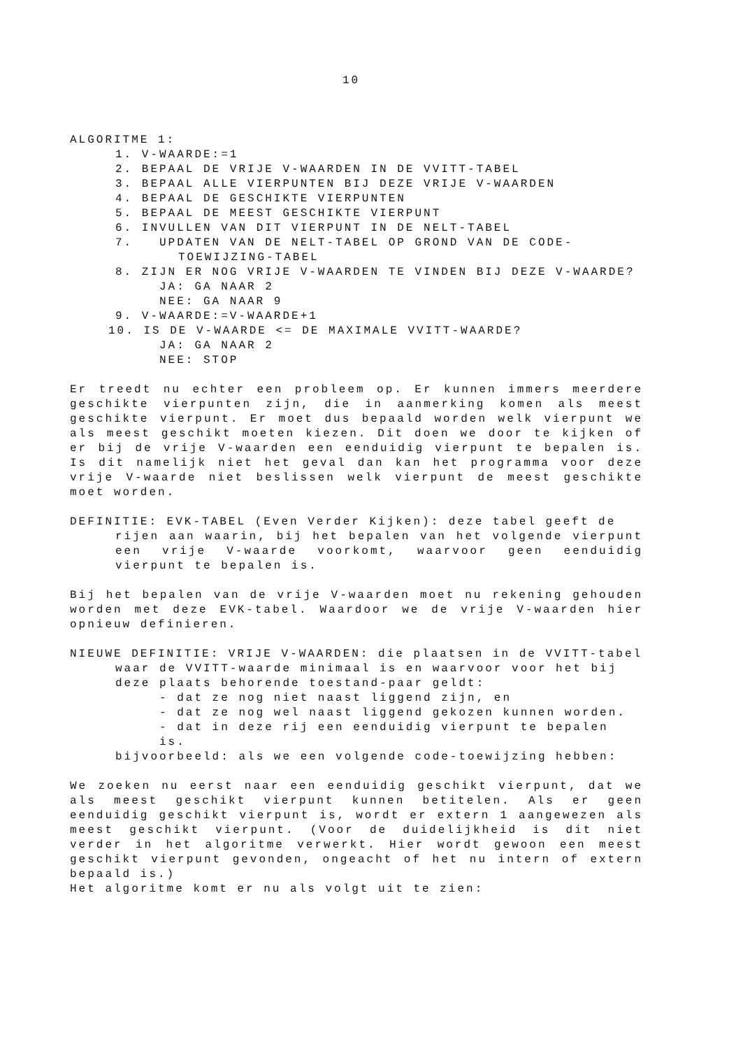10
ALGORITME 1:
1. V-WAARDE:=1
2. BEPAAL DE VRIJE V-WAARDEN IN DE VVITT-TABEL
3. BEPAAL ALLE VIERPUNTEN BIJ DEZE VRIJE V-WAARDEN
4. BEPAAL DE GESCHIKTE VIERPUNTEN
5. BEPAAL DE MEEST GESCHIKTE VIERPUNT
6. INVULLEN VAN DIT VIERPUNT IN DE NELT-TABEL
7. UPDATEN VAN DE NELT-TABEL OP GROND VAN DE CODE-
TOEWIJZING-TABEL
8. ZIJN ER NOG VRIJE V-WAARDEN TE VINDEN BIJ DEZE V-WAARDE?
JA: GA NAAR 2
NEE: GA NAAR 9
9. V-WAARDE:=V-WAARDE+1
10. IS DE V-WAARDE <= DE MAXIMALE VVITT-WAARDE?
JA: GA NAAR 2
NEE: STOP
Er treedt nu echter een probleem op. Er kunnen immers meerdere geschikte vierpunten zijn, die in aanmerking komen als meest geschikte vierpunt. Er moet dus bepaald worden welk vierpunt we als meest geschikt moeten kiezen. Dit doen we door te kijken of er bij de vrije V-waarden een eenduidig vierpunt te bepalen is. Is dit namelijk niet het geval dan kan het programma voor deze vrije V-waarde niet beslissen welk vierpunt de meest geschikte moet worden.
DEFINITIE: EVK-TABEL (Even Verder Kijken): deze tabel geeft de
rijen aan waarin, bij het bepalen van het volgende vierpunt een vrije V-waarde voorkomt, waarvoor geen eenduidig vierpunt te bepalen is.
Bij het bepalen van de vrije V-waarden moet nu rekening gehouden worden met deze EVK-tabel. Waardoor we de vrije V-waarden hier opnieuw definieren.
NIEUWE DEFINITIE: VRIJE V-WAARDEN: die plaatsen in de VVITT-tabel
waar de VVITT-waarde minimaal is en waarvoor voor het bij deze plaats behorende toestand-paar geldt:
- dat ze nog niet naast liggend zijn, en
- dat ze nog wel naast liggend gekozen kunnen worden.
- dat in deze rij een eenduidig vierpunt te bepalen is.
bijvoorbeeld: als we een volgende code-toewijzing hebben:
We zoeken nu eerst naar een eenduidig geschikt vierpunt, dat we als meest geschikt vierpunt kunnen betitelen. Als er geen eenduidig geschikt vierpunt is, wordt er extern 1 aangewezen als meest geschikt vierpunt. (Voor de duidelijkheid is dit niet verder in het algoritme verwerkt. Hier wordt gewoon een meest geschikt vierpunt gevonden, ongeacht of het nu intern of extern bepaald is.)
Het algoritme komt er nu als volgt uit te zien: